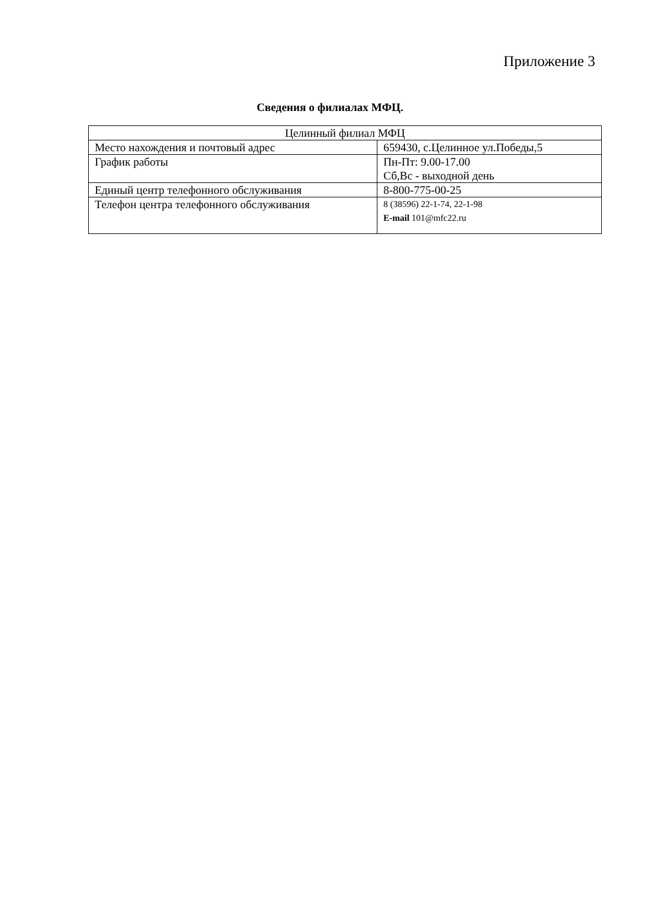Приложение 3
Сведения о филиалах МФЦ.
| Целинный филиал МФЦ | |
| Место нахождения и почтовый адрес | 659430, с.Целинное ул.Победы,5 |
| График работы | Пн-Пт: 9.00-17.00 Сб,Вс - выходной день |
| Единый центр телефонного обслуживания | 8-800-775-00-25 |
| Телефон центра телефонного обслуживания | 8 (38596) 22-1-74, 22-1-98 E-mail 101@mfc22.ru |